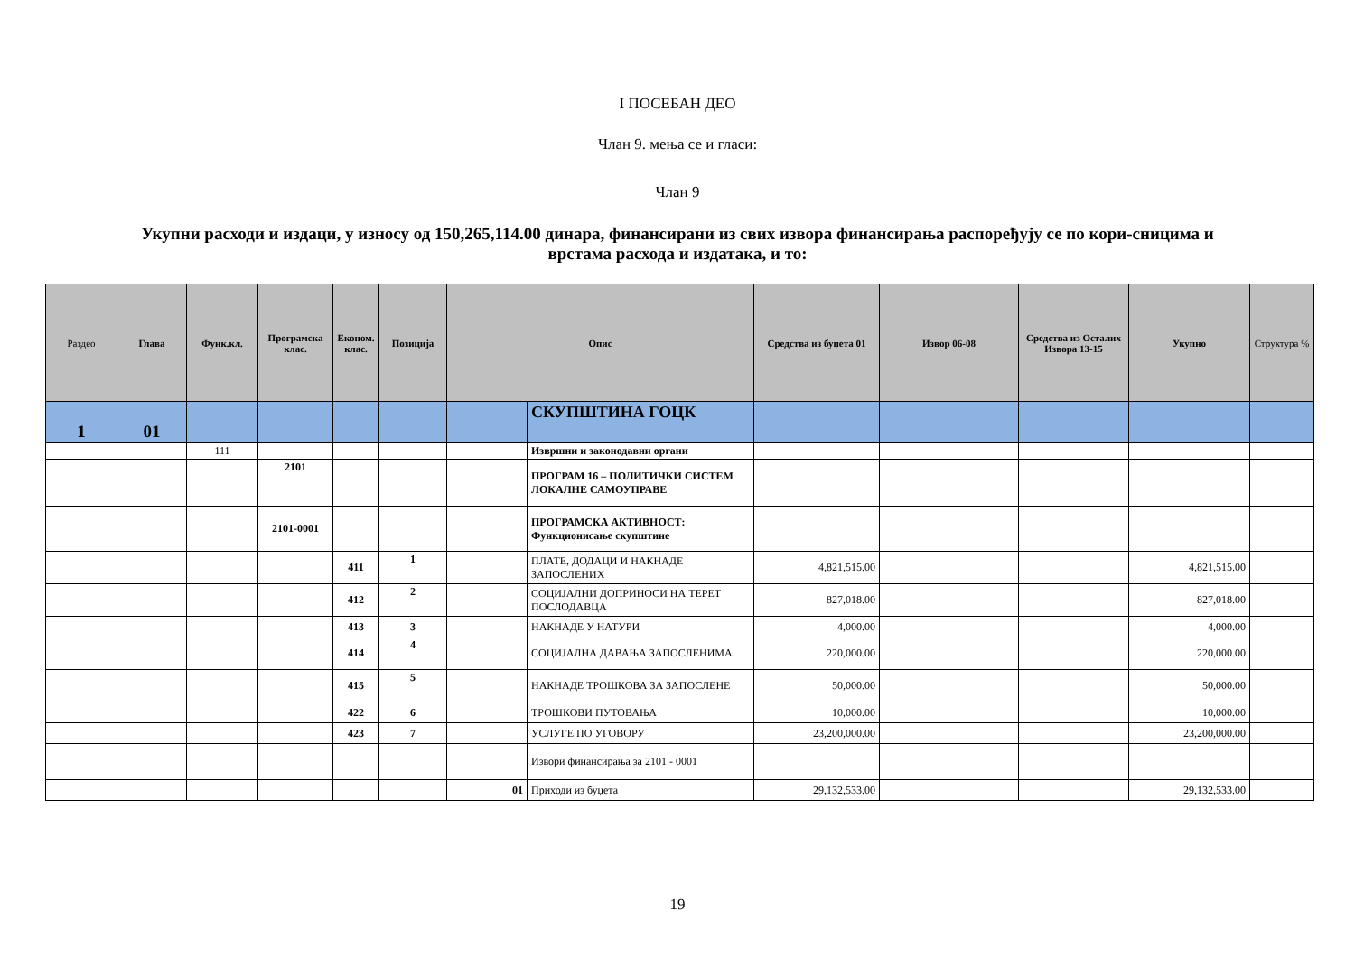I ПОСЕБАН ДЕО
Члан 9. мења се и гласи:
Члан 9
Укупни расходи и издаци, у износу од 150,265,114.00 динара, финансирани из свих извора финансирања распоређују се по кори-сницима и врстама расхода и издатака, и то:
| Раздео | Глава | Функ.кл. | Програмска клас. | Економ. клас. | Позиција | Опис | | Средства из буџета 01 | Извор 06-08 | Средства из Осталих Извора 13-15 | Укупно | Структура % |
| --- | --- | --- | --- | --- | --- | --- | --- | --- | --- | --- | --- | --- |
| 1 | 01 | | | | | | СКУПШТИНА ГОЦК | | | | | |
| | | 111 | | | | | Извршни и законодавни органи | | | | | |
| | | | 2101 | | | | ПРОГРАМ 16 – ПОЛИТИЧКИ СИСТЕМ ЛОКАЛНЕ САМОУПРАВЕ | | | | | |
| | | | 2101-0001 | | | | ПРОГРАМСКА АКТИВНОСТ: Функционисање скупштине | | | | | |
| | | | | 411 | 1 | | ПЛАТЕ, ДОДАЦИ И НАКНАДЕ ЗАПОСЛЕНИХ | 4,821,515.00 | | | 4,821,515.00 | |
| | | | | 412 | 2 | | СОЦИЈАЛНИ ДОПРИНОСИ НА ТЕРЕТ ПОСЛОДАВЦА | 827,018.00 | | | 827,018.00 | |
| | | | | 413 | 3 | | НАКНАДЕ У НАТУРИ | 4,000.00 | | | 4,000.00 | |
| | | | | 414 | 4 | | СОЦИЈАЛНА ДАВАЊА ЗАПОСЛЕНИМА | 220,000.00 | | | 220,000.00 | |
| | | | | 415 | 5 | | НАКНАДЕ ТРОШКОВА ЗА ЗАПОСЛЕНЕ | 50,000.00 | | | 50,000.00 | |
| | | | | 422 | 6 | | ТРОШКОВИ ПУТОВАЊА | 10,000.00 | | | 10,000.00 | |
| | | | | 423 | 7 | | УСЛУГЕ ПО УГОВОРУ | 23,200,000.00 | | | 23,200,000.00 | |
| | | | | | | | Извори финансирања за 2101 - 0001 | | | | | |
| | | | | | | 01 | Приходи из буџета | 29,132,533.00 | | | 29,132,533.00 | |
19